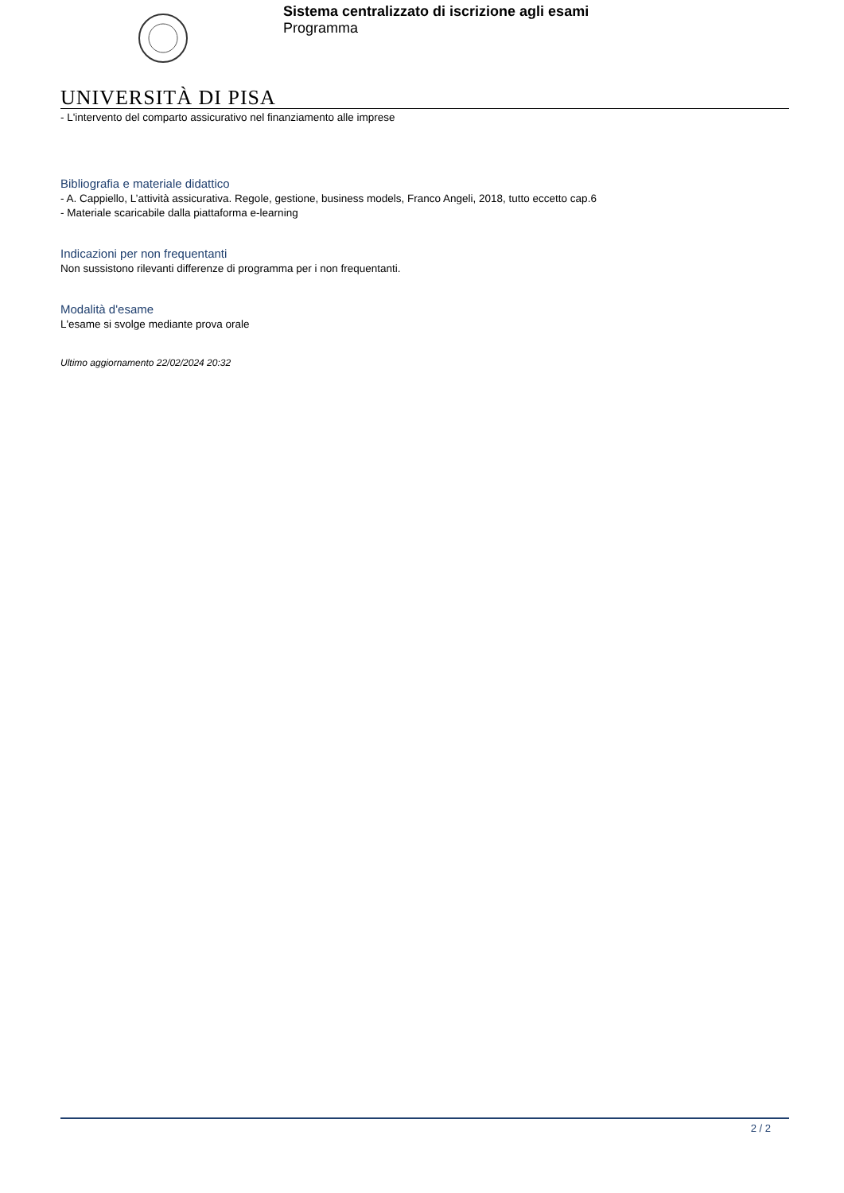Sistema centralizzato di iscrizione agli esami
Programma
UNIVERSITÀ DI PISA
- L'intervento del comparto assicurativo nel finanziamento alle imprese
Bibliografia e materiale didattico
- A. Cappiello, L’attività assicurativa. Regole, gestione, business models, Franco Angeli, 2018, tutto eccetto cap.6
- Materiale scaricabile dalla piattaforma e-learning
Indicazioni per non frequentanti
Non sussistono rilevanti differenze di programma per i non frequentanti.
Modalità d'esame
L'esame si svolge mediante prova orale
Ultimo aggiornamento 22/02/2024 20:32
2 / 2